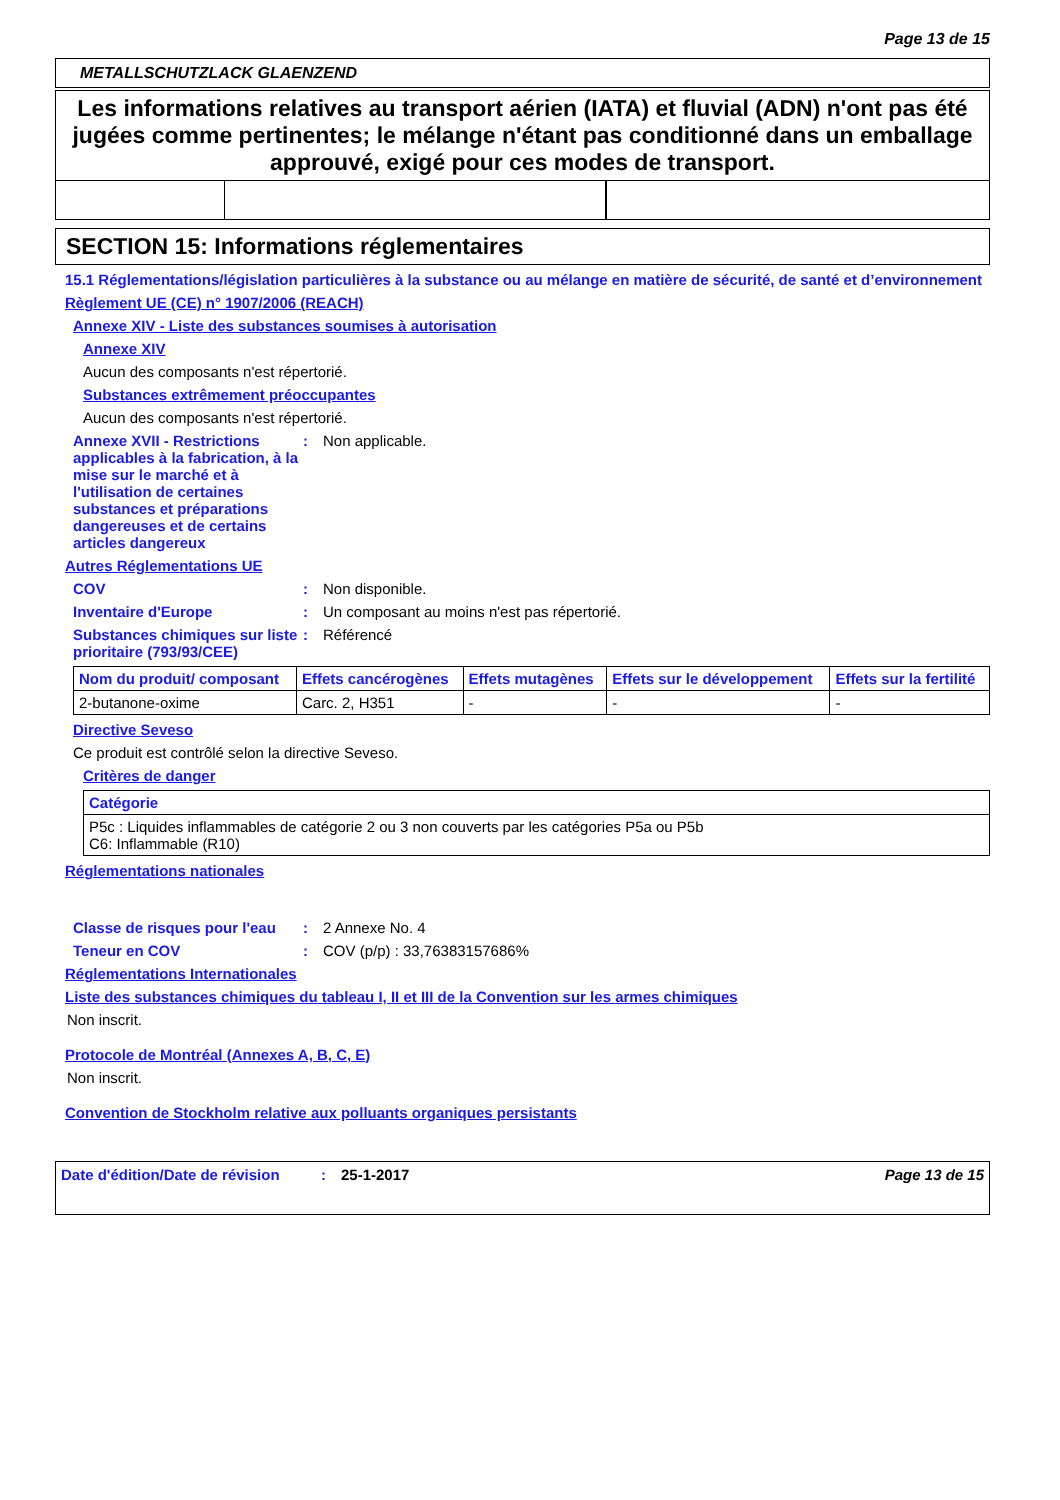Page 13 de 15
METALLSCHUTZLACK GLAENZEND
Les informations relatives au transport aérien (IATA) et fluvial (ADN) n'ont pas été jugées comme pertinentes; le mélange n'étant pas conditionné dans un emballage approuvé, exigé pour ces modes de transport.
SECTION 15: Informations réglementaires
15.1 Réglementations/législation particulières à la substance ou au mélange en matière de sécurité, de santé et d’environnement
Règlement UE (CE) n° 1907/2006 (REACH)
Annexe XIV - Liste des substances soumises à autorisation
Annexe XIV
Aucun des composants n'est répertorié.
Substances extrêmement préoccupantes
Aucun des composants n'est répertorié.
Annexe XVII - Restrictions applicables à la fabrication, à la mise sur le marché et à l'utilisation de certaines substances et préparations dangereuses et de certains articles dangereux
: Non applicable.
Autres Réglementations UE
COV : Non disponible.
Inventaire d'Europe : Un composant au moins n'est pas répertorié.
Substances chimiques sur liste prioritaire (793/93/CEE)
: Référencé
| Nom du produit/ composant | Effets cancérogènes | Effets mutagènes | Effets sur le développement | Effets sur la fertilité |
| --- | --- | --- | --- | --- |
| 2-butanone-oxime | Carc. 2, H351 | - | - | - |
Directive Seveso
Ce produit est contrôlé selon la directive Seveso.
Critères de danger
| Catégorie |
| --- |
| P5c : Liquides inflammables de catégorie 2 ou 3 non couverts par les catégories P5a ou P5b C6: Inflammable (R10) |
Réglementations nationales
Classe de risques pour l'eau
: 2 Annexe No. 4
Teneur en COV : COV (p/p) : 33,76383157686%
Réglementations Internationales
Liste des substances chimiques du tableau I, II et III de la Convention sur les armes chimiques
Non inscrit.
Protocole de Montréal (Annexes A, B, C, E)
Non inscrit.
Convention de Stockholm relative aux polluants organiques persistants
Date d'édition/Date de révision
: 25-1-2017 Page 13 de 15